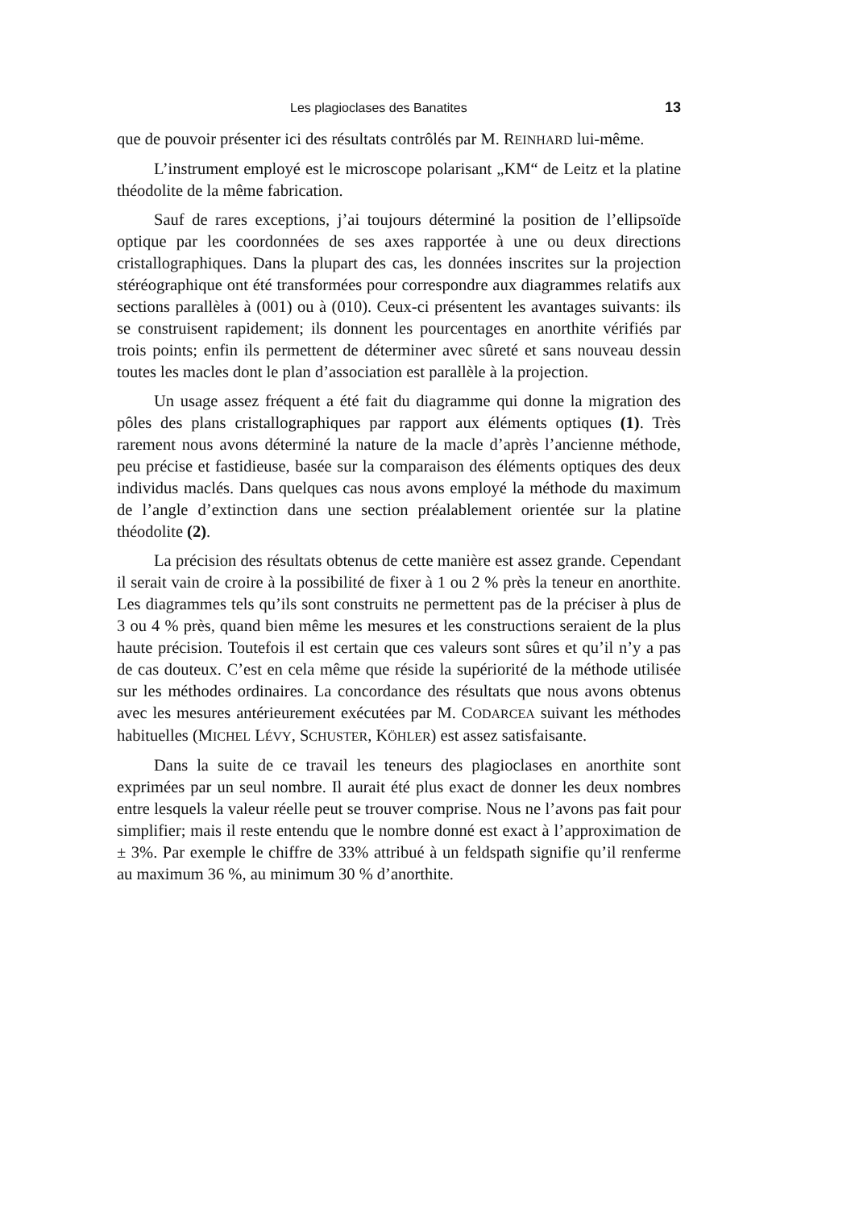Les plagioclases des Banatites 13
que de pouvoir présenter ici des résultats contrôlés par M. REINHARD lui-même.
L’instrument employé est le microscope polarisant „KM“ de Leitz et la platine théodolite de la même fabrication.
Sauf de rares exceptions, j’ai toujours déterminé la position de l’ellipsoïde optique par les coordonnées de ses axes rapportée à une ou deux directions cristallographiques. Dans la plupart des cas, les données inscrites sur la projection stéréographique ont été transformées pour correspondre aux diagrammes relatifs aux sections parallèles à (001) ou à (010). Ceux-ci présentent les avantages suivants: ils se construisent rapidement; ils donnent les pourcentages en anorthite vérifiés par trois points; enfin ils permettent de déterminer avec sûreté et sans nouveau dessin toutes les macles dont le plan d’association est parallèle à la projection.
Un usage assez fréquent a été fait du diagramme qui donne la migration des pôles des plans cristallographiques par rapport aux éléments optiques (1). Très rarement nous avons déterminé la nature de la macle d’après l’ancienne méthode, peu précise et fastidieuse, basée sur la comparaison des éléments optiques des deux individus maclés. Dans quelques cas nous avons employé la méthode du maximum de l’angle d’extinction dans une section préalablement orientée sur la platine théodolite (2).
La précision des résultats obtenus de cette manière est assez grande. Cependant il serait vain de croire à la possibilité de fixer à 1 ou 2 % près la teneur en anorthite. Les diagrammes tels qu’ils sont construits ne permettent pas de la préciser à plus de 3 ou 4 % près, quand bien même les mesures et les constructions seraient de la plus haute précision. Toutefois il est certain que ces valeurs sont sûres et qu’il n’y a pas de cas douteux. C’est en cela même que réside la supériorité de la méthode utilisée sur les méthodes ordinaires. La concordance des résultats que nous avons obtenus avec les mesures antérieurement exécutées par M. CODARCEA suivant les méthodes habituelles (MICHEL LÉVY, SCHUSTER, KÖHLER) est assez satisfaisante.
Dans la suite de ce travail les teneurs des plagioclases en anorthite sont exprimées par un seul nombre. Il aurait été plus exact de donner les deux nombres entre lesquels la valeur réelle peut se trouver comprise. Nous ne l’avons pas fait pour simplifier; mais il reste entendu que le nombre donné est exact à l’approximation de ± 3%. Par exemple le chiffre de 33% attribué à un feldspath signifie qu’il renferme au maximum 36 %, au minimum 30 % d’anorthite.